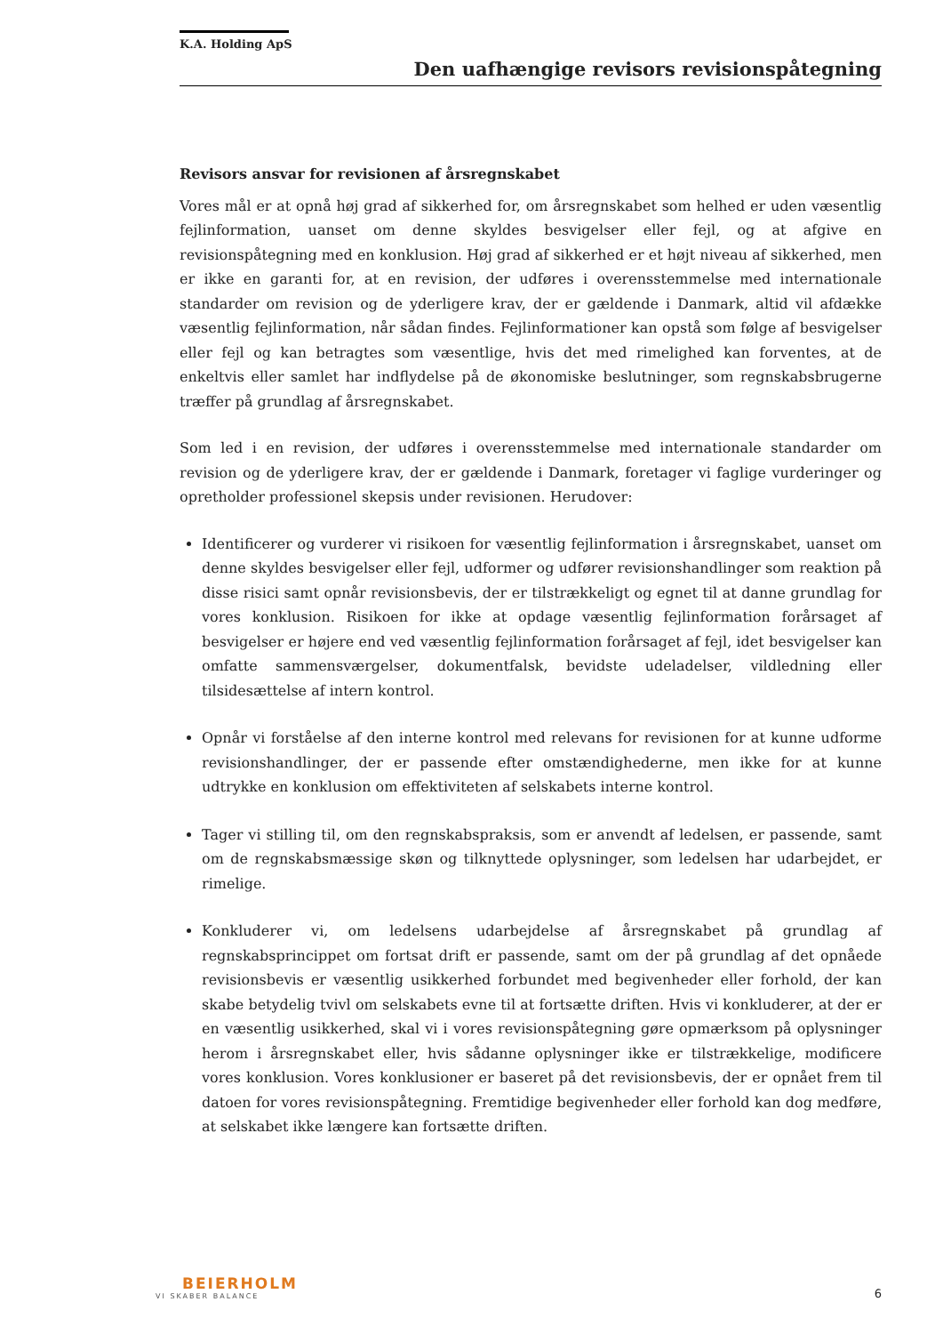K.A. Holding ApS
Den uafhængige revisors revisionspåtegning
Revisors ansvar for revisionen af årsregnskabet
Vores mål er at opnå høj grad af sikkerhed for, om årsregnskabet som helhed er uden væsentlig fejlinformation, uanset om denne skyldes besvigelser eller fejl, og at afgive en revisionspåtegning med en konklusion. Høj grad af sikkerhed er et højt niveau af sikkerhed, men er ikke en garanti for, at en revision, der udføres i overensstemmelse med internationale standarder om revision og de yderligere krav, der er gældende i Danmark, altid vil afdække væsentlig fejlinformation, når sådan findes. Fejlinformationer kan opstå som følge af besvigelser eller fejl og kan betragtes som væsentlige, hvis det med rimelighed kan forventes, at de enkeltvis eller samlet har indflydelse på de økonomiske beslutninger, som regnskabsbrugerne træffer på grundlag af årsregnskabet.
Som led i en revision, der udføres i overensstemmelse med internationale standarder om revision og de yderligere krav, der er gældende i Danmark, foretager vi faglige vurderinger og opretholder professionel skepsis under revisionen. Herudover:
Identificerer og vurderer vi risikoen for væsentlig fejlinformation i årsregnskabet, uanset om denne skyldes besvigelser eller fejl, udformer og udfører revisionshandlinger som reaktion på disse risici samt opnår revisionsbevis, der er tilstrækkeligt og egnet til at danne grundlag for vores konklusion. Risikoen for ikke at opdage væsentlig fejlinformation forårsaget af besvigelser er højere end ved væsentlig fejlinformation forårsaget af fejl, idet besvigelser kan omfatte sammensværgelser, dokumentfalsk, bevidste udeladelser, vildledning eller tilsidesættelse af intern kontrol.
Opnår vi forståelse af den interne kontrol med relevans for revisionen for at kunne udforme revisionshandlinger, der er passende efter omstændighederne, men ikke for at kunne udtrykke en konklusion om effektiviteten af selskabets interne kontrol.
Tager vi stilling til, om den regnskabspraksis, som er anvendt af ledelsen, er passende, samt om de regnskabsmæssige skøn og tilknyttede oplysninger, som ledelsen har udarbejdet, er rimelige.
Konkluderer vi, om ledelsens udarbejdelse af årsregnskabet på grundlag af regnskabsprincippet om fortsat drift er passende, samt om der på grundlag af det opnåede revisionsbevis er væsentlig usikkerhed forbundet med begivenheder eller forhold, der kan skabe betydelig tvivl om selskabets evne til at fortsætte driften. Hvis vi konkluderer, at der er en væsentlig usikkerhed, skal vi i vores revisionspåtegning gøre opmærksom på oplysninger herom i årsregnskabet eller, hvis sådanne oplysninger ikke er tilstrækkelige, modificere vores konklusion. Vores konklusioner er baseret på det revisionsbevis, der er opnået frem til datoen for vores revisionspåtegning. Fremtidige begivenheder eller forhold kan dog medføre, at selskabet ikke længere kan fortsætte driften.
BEIERHOLM
VI SKABER BALANCE
6